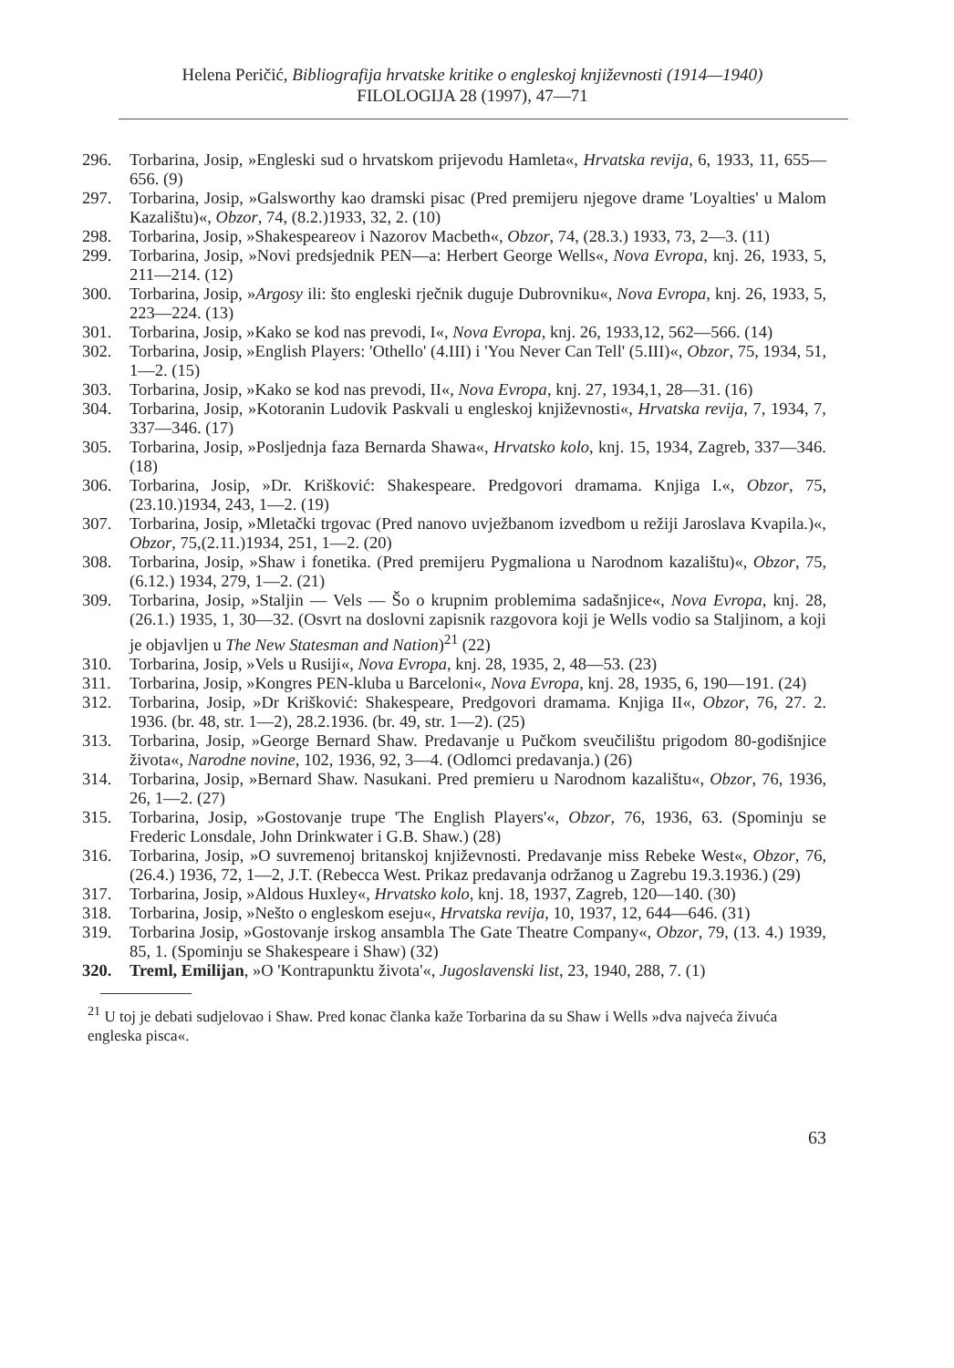Helena Peričić, Bibliografija hrvatske kritike o engleskoj književnosti (1914—1940)
FILOLOGIJA 28 (1997), 47—71
296. Torbarina, Josip, »Engleski sud o hrvatskom prijevodu Hamleta«, Hrvatska revija, 6, 1933, 11, 655—656. (9)
297. Torbarina, Josip, »Galsworthy kao dramski pisac (Pred premijeru njegove drame 'Loyalties' u Malom Kazalištu)«, Obzor, 74, (8.2.)1933, 32, 2. (10)
298. Torbarina, Josip, »Shakespeareov i Nazorov Macbeth«, Obzor, 74, (28.3.) 1933, 73, 2—3. (11)
299. Torbarina, Josip, »Novi predsjednik PEN—a: Herbert George Wells«, Nova Evropa, knj. 26, 1933, 5, 211—214. (12)
300. Torbarina, Josip, »Argosy ili: što engleski rječnik duguje Dubrovniku«, Nova Evropa, knj. 26, 1933, 5, 223—224. (13)
301. Torbarina, Josip, »Kako se kod nas prevodi, I«, Nova Evropa, knj. 26, 1933,12, 562—566. (14)
302. Torbarina, Josip, »English Players: 'Othello' (4.III) i 'You Never Can Tell' (5.III)«, Obzor, 75, 1934, 51, 1—2. (15)
303. Torbarina, Josip, »Kako se kod nas prevodi, II«, Nova Evropa, knj. 27, 1934,1, 28—31. (16)
304. Torbarina, Josip, »Kotoranin Ludovik Paskvali u engleskoj književnosti«, Hrvatska revija, 7, 1934, 7, 337—346. (17)
305. Torbarina, Josip, »Posljednja faza Bernarda Shawa«, Hrvatsko kolo, knj. 15, 1934, Zagreb, 337—346. (18)
306. Torbarina, Josip, »Dr. Krišković: Shakespeare. Predgovori dramama. Knjiga I.«, Obzor, 75, (23.10.)1934, 243, 1—2. (19)
307. Torbarina, Josip, »Mletački trgovac (Pred nanovo uvježbanom izvedbom u režiji Jaroslava Kvapila.)«, Obzor, 75,(2.11.)1934, 251, 1—2. (20)
308. Torbarina, Josip, »Shaw i fonetika. (Pred premijeru Pygmaliona u Narodnom kazalištu)«, Obzor, 75, (6.12.) 1934, 279, 1—2. (21)
309. Torbarina, Josip, »Staljin — Vels — Šo o krupnim problemima sadašnjice«, Nova Evropa, knj. 28, (26.1.) 1935, 1, 30—32. (Osvrt na doslovni zapisnik razgovora koji je Wells vodio sa Staljinom, a koji je objavljen u The New Statesman and Nation)<sup>21</sup> (22)
310. Torbarina, Josip, »Vels u Rusiji«, Nova Evropa, knj. 28, 1935, 2, 48—53. (23)
311. Torbarina, Josip, »Kongres PEN-kluba u Barceloni«, Nova Evropa, knj. 28, 1935, 6, 190—191. (24)
312. Torbarina, Josip, »Dr Krišković: Shakespeare, Predgovori dramama. Knjiga II«, Obzor, 76, 27. 2. 1936. (br. 48, str. 1—2), 28.2.1936. (br. 49, str. 1—2). (25)
313. Torbarina, Josip, »George Bernard Shaw. Predavanje u Pučkom sveučilištu prigodom 80-godišnjice života«, Narodne novine, 102, 1936, 92, 3—4. (Odlomci predavanja.) (26)
314. Torbarina, Josip, »Bernard Shaw. Nasukani. Pred premieru u Narodnom kazalištu«, Obzor, 76, 1936, 26, 1—2. (27)
315. Torbarina, Josip, »Gostovanje trupe 'The English Players'«, Obzor, 76, 1936, 63. (Spominju se Frederic Lonsdale, John Drinkwater i G.B. Shaw.) (28)
316. Torbarina, Josip, »O suvremenoj britanskoj književnosti. Predavanje miss Rebeke West«, Obzor, 76, (26.4.) 1936, 72, 1—2, J.T. (Rebecca West. Prikaz predavanja održanog u Zagrebu 19.3.1936.) (29)
317. Torbarina, Josip, »Aldous Huxley«, Hrvatsko kolo, knj. 18, 1937, Zagreb, 120—140. (30)
318. Torbarina, Josip, »Nešto o engleskom eseju«, Hrvatska revija, 10, 1937, 12, 644—646. (31)
319. Torbarina Josip, »Gostovanje irskog ansambla The Gate Theatre Company«, Obzor, 79, (13. 4.) 1939, 85, 1. (Spominju se Shakespeare i Shaw) (32)
320. Treml, Emilijan, »O 'Kontrapunktu života'«, Jugoslavenski list, 23, 1940, 288, 7. (1)
<sup>21</sup> U toj je debati sudjelovao i Shaw. Pred konac članka kaže Torbarina da su Shaw i Wells »dva najveća živuća engleska pisca«.
63